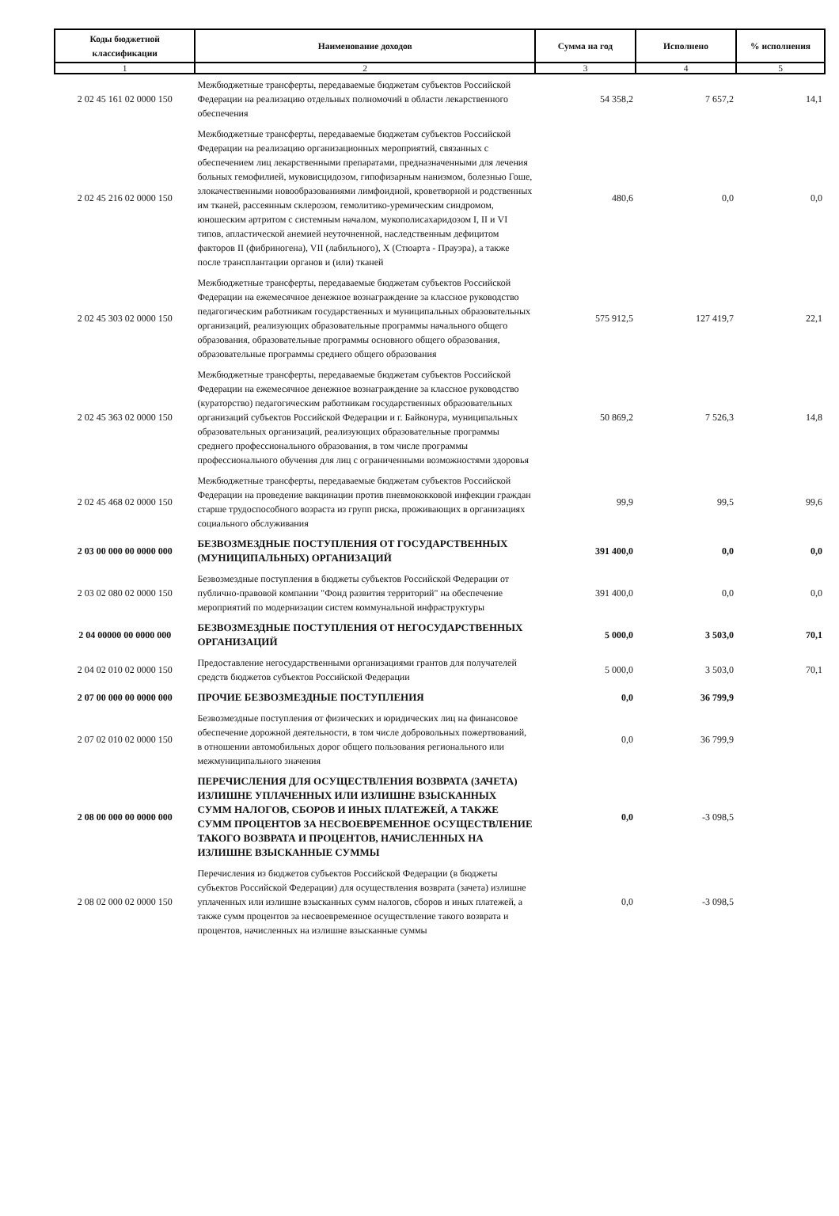| Коды бюджетной классификации | Наименование доходов | Сумма на год | Исполнено | % исполнения |
| --- | --- | --- | --- | --- |
| 1 | 2 | 3 | 4 | 5 |
| 2 02 45 161 02 0000 150 | Межбюджетные трансферты, передаваемые бюджетам субъектов Российской Федерации на реализацию отдельных полномочий в области лекарственного обеспечения | 54 358,2 | 7 657,2 | 14,1 |
| 2 02 45 216 02 0000 150 | Межбюджетные трансферты, передаваемые бюджетам субъектов Российской Федерации на реализацию организационных мероприятий, связанных с обеспечением лиц лекарственными препаратами, предназначенными для лечения больных гемофилией, муковисцидозом, гипофизарным нанизмом, болезнью Гоше, злокачественными новообразованиями лимфоидной, кроветворной и родственных им тканей, рассеянным склерозом, гемолитико-уремическим синдромом, юношеским артритом с системным началом, мукополисахаридозом I, II и VI типов, апластической анемией неуточненной, наследственным дефицитом факторов II (фибриногена), VII (лабильного), X (Стюарта - Прауэра), а также после трансплантации органов и (или) тканей | 480,6 | 0,0 | 0,0 |
| 2 02 45 303 02 0000 150 | Межбюджетные трансферты, передаваемые бюджетам субъектов Российской Федерации на ежемесячное денежное вознаграждение за классное руководство педагогическим работникам государственных и муниципальных образовательных организаций, реализующих образовательные программы начального общего образования, образовательные программы основного общего образования, образовательные программы среднего общего образования | 575 912,5 | 127 419,7 | 22,1 |
| 2 02 45 363 02 0000 150 | Межбюджетные трансферты, передаваемые бюджетам субъектов Российской Федерации на ежемесячное денежное вознаграждение за классное руководство (кураторство) педагогическим работникам государственных образовательных организаций субъектов Российской Федерации и г. Байконура, муниципальных образовательных организаций, реализующих образовательные программы среднего профессионального образования, в том числе программы профессионального обучения для лиц с ограниченными возможностями здоровья | 50 869,2 | 7 526,3 | 14,8 |
| 2 02 45 468 02 0000 150 | Межбюджетные трансферты, передаваемые бюджетам субъектов Российской Федерации на проведение вакцинации против пневмококковой инфекции граждан старше трудоспособного возраста из групп риска, проживающих в организациях социального обслуживания | 99,9 | 99,5 | 99,6 |
| 2 03 00 000 00 0000 000 | БЕЗВОЗМЕЗДНЫЕ ПОСТУПЛЕНИЯ ОТ ГОСУДАРСТВЕННЫХ (МУНИЦИПАЛЬНЫХ) ОРГАНИЗАЦИЙ | 391 400,0 | 0,0 | 0,0 |
| 2 03 02 080 02 0000 150 | Безвозмездные поступления в бюджеты субъектов Российской Федерации от публично-правовой компании "Фонд развития территорий" на обеспечение мероприятий по модернизации систем коммунальной инфраструктуры | 391 400,0 | 0,0 | 0,0 |
| 2 04 00000 00 0000 000 | БЕЗВОЗМЕЗДНЫЕ ПОСТУПЛЕНИЯ ОТ НЕГОСУДАРСТВЕННЫХ ОРГАНИЗАЦИЙ | 5 000,0 | 3 503,0 | 70,1 |
| 2 04 02 010 02 0000 150 | Предоставление негосударственными организациями грантов для получателей средств бюджетов субъектов Российской Федерации | 5 000,0 | 3 503,0 | 70,1 |
| 2 07 00 000 00 0000 000 | ПРОЧИЕ БЕЗВОЗМЕЗДНЫЕ ПОСТУПЛЕНИЯ | 0,0 | 36 799,9 | |
| 2 07 02 010 02 0000 150 | Безвозмездные поступления от физических и юридических лиц на финансовое обеспечение дорожной деятельности, в том числе добровольных пожертвований, в отношении автомобильных дорог общего пользования регионального или межмуниципального значения | 0,0 | 36 799,9 | |
| 2 08 00 000 00 0000 000 | ПЕРЕЧИСЛЕНИЯ ДЛЯ ОСУЩЕСТВЛЕНИЯ ВОЗВРАТА (ЗАЧЕТА) ИЗЛИШНЕ УПЛАЧЕННЫХ ИЛИ ИЗЛИШНЕ ВЗЫСКАННЫХ СУММ НАЛОГОВ, СБОРОВ И ИНЫХ ПЛАТЕЖЕЙ, А ТАКЖЕ СУММ ПРОЦЕНТОВ ЗА НЕСВОЕВРЕМЕННОЕ ОСУЩЕСТВЛЕНИЕ ТАКОГО ВОЗВРАТА И ПРОЦЕНТОВ, НАЧИСЛЕННЫХ НА ИЗЛИШНЕ ВЗЫСКАННЫЕ СУММЫ | 0,0 | -3 098,5 | |
| 2 08 02 000 02 0000 150 | Перечисления из бюджетов субъектов Российской Федерации (в бюджеты субъектов Российской Федерации) для осуществления возврата (зачета) излишне уплаченных или излишне взысканных сумм налогов, сборов и иных платежей, а также сумм процентов за несвоевременное осуществление такого возврата и процентов, начисленных на излишне взысканные суммы | 0,0 | -3 098,5 | |